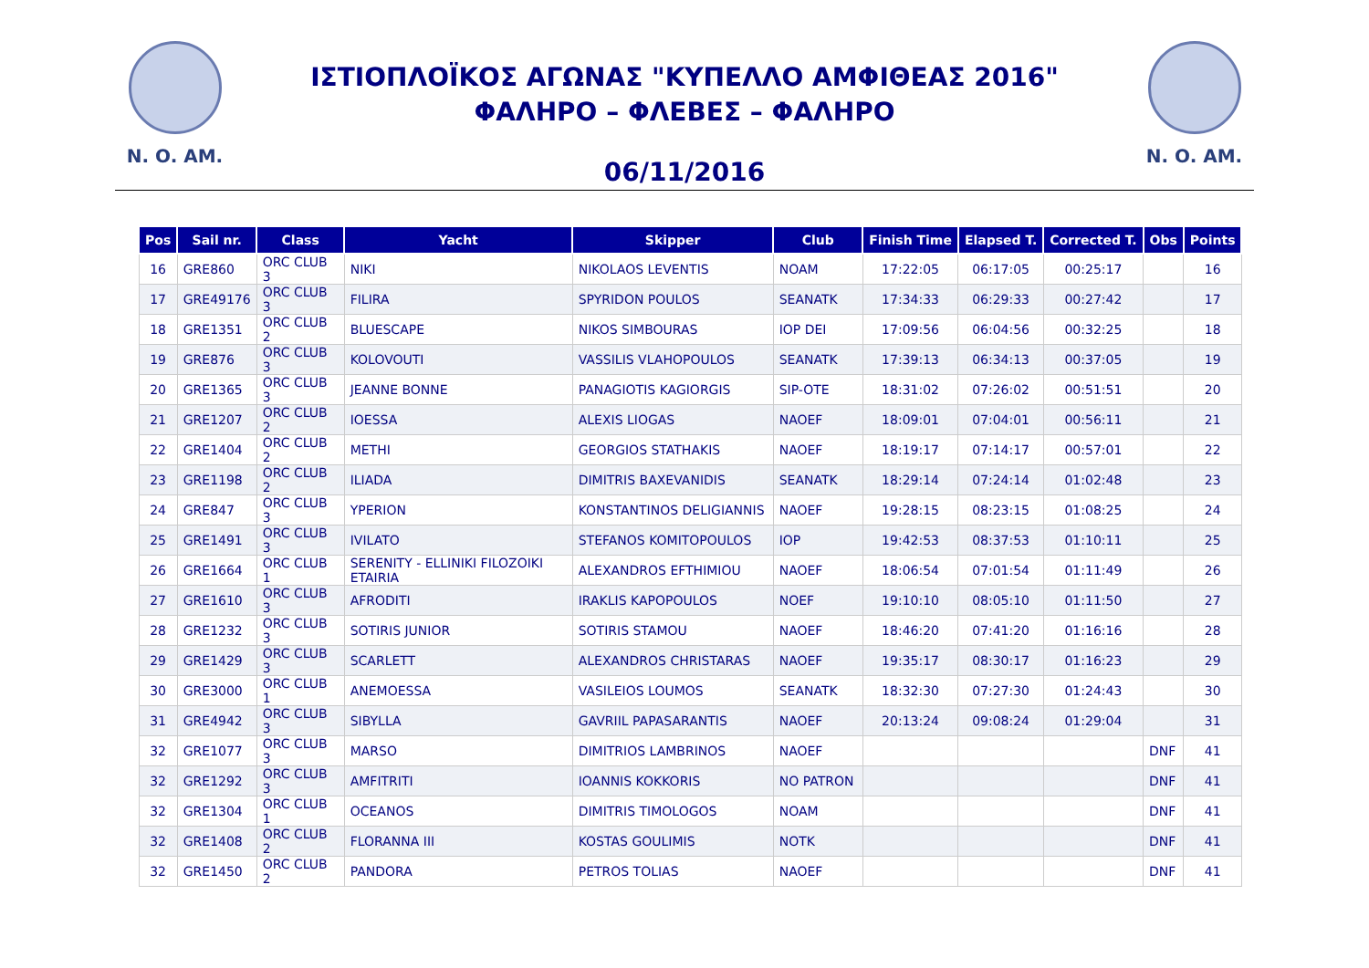N. O. AM. N. O. AM.
ΙΣΤΙΟΠΛΟΪΚΟΣ ΑΓΩΝΑΣ "ΚΥΠΕΛΛΟ ΑΜΦΙΘΕΑΣ 2016"
ΦΑΛΗΡΟ – ΦΛΕΒΕΣ – ΦΑΛΗΡΟ
06/11/2016
| Pos | Sail nr. | Class | Yacht | Skipper | Club | Finish Time | Elapsed T. | Corrected T. | Obs | Points |
| --- | --- | --- | --- | --- | --- | --- | --- | --- | --- | --- |
| 16 | GRE860 | ORC CLUB 3 | NIKI | NIKOLAOS LEVENTIS | NOAM | 17:22:05 | 06:17:05 | 00:25:17 | | 16 |
| 17 | GRE49176 | ORC CLUB 3 | FILIRA | SPYRIDON POULOS | SEANATK | 17:34:33 | 06:29:33 | 00:27:42 | | 17 |
| 18 | GRE1351 | ORC CLUB 2 | BLUESCAPE | NIKOS SIMBOURAS | IOP DEI | 17:09:56 | 06:04:56 | 00:32:25 | | 18 |
| 19 | GRE876 | ORC CLUB 3 | KOLOVOUTI | VASSILIS VLAHOPOULOS | SEANATK | 17:39:13 | 06:34:13 | 00:37:05 | | 19 |
| 20 | GRE1365 | ORC CLUB 3 | JEANNE BONNE | PANAGIOTIS KAGIORGIS | SIP-OTE | 18:31:02 | 07:26:02 | 00:51:51 | | 20 |
| 21 | GRE1207 | ORC CLUB 2 | IOESSA | ALEXIS LIOGAS | NAOEF | 18:09:01 | 07:04:01 | 00:56:11 | | 21 |
| 22 | GRE1404 | ORC CLUB 2 | METHI | GEORGIOS STATHAKIS | NAOEF | 18:19:17 | 07:14:17 | 00:57:01 | | 22 |
| 23 | GRE1198 | ORC CLUB 2 | ILIADA | DIMITRIS BAXEVANIDIS | SEANATK | 18:29:14 | 07:24:14 | 01:02:48 | | 23 |
| 24 | GRE847 | ORC CLUB 3 | YPERION | KONSTANTINOS DELIGIANNIS | NAOEF | 19:28:15 | 08:23:15 | 01:08:25 | | 24 |
| 25 | GRE1491 | ORC CLUB 3 | IVILATO | STEFANOS KOMITOPOULOS | IOP | 19:42:53 | 08:37:53 | 01:10:11 | | 25 |
| 26 | GRE1664 | ORC CLUB 1 | SERENITY - ELLINIKI FILOZOIKI ETAIRIA | ALEXANDROS EFTHIMIOU | NAOEF | 18:06:54 | 07:01:54 | 01:11:49 | | 26 |
| 27 | GRE1610 | ORC CLUB 3 | AFRODITI | IRAKLIS KAPOPOULOS | NOEF | 19:10:10 | 08:05:10 | 01:11:50 | | 27 |
| 28 | GRE1232 | ORC CLUB 3 | SOTIRIS JUNIOR | SOTIRIS STAMOU | NAOEF | 18:46:20 | 07:41:20 | 01:16:16 | | 28 |
| 29 | GRE1429 | ORC CLUB 3 | SCARLETT | ALEXANDROS CHRISTARAS | NAOEF | 19:35:17 | 08:30:17 | 01:16:23 | | 29 |
| 30 | GRE3000 | ORC CLUB 1 | ANEMOESSA | VASILEIOS LOUMOS | SEANATK | 18:32:30 | 07:27:30 | 01:24:43 | | 30 |
| 31 | GRE4942 | ORC CLUB 3 | SIBYLLA | GAVRIIL PAPASARANTIS | NAOEF | 20:13:24 | 09:08:24 | 01:29:04 | | 31 |
| 32 | GRE1077 | ORC CLUB 3 | MARSO | DIMITRIOS LAMBRINOS | NAOEF | | | | DNF | 41 |
| 32 | GRE1292 | ORC CLUB 3 | AMFITRITI | IOANNIS KOKKORIS | NO PATRON | | | | DNF | 41 |
| 32 | GRE1304 | ORC CLUB 1 | OCEANOS | DIMITRIS TIMOLOGOS | NOAM | | | | DNF | 41 |
| 32 | GRE1408 | ORC CLUB 2 | FLORANNA III | KOSTAS GOULIMIS | NOTK | | | | DNF | 41 |
| 32 | GRE1450 | ORC CLUB 2 | PANDORA | PETROS TOLIAS | NAOEF | | | | DNF | 41 |